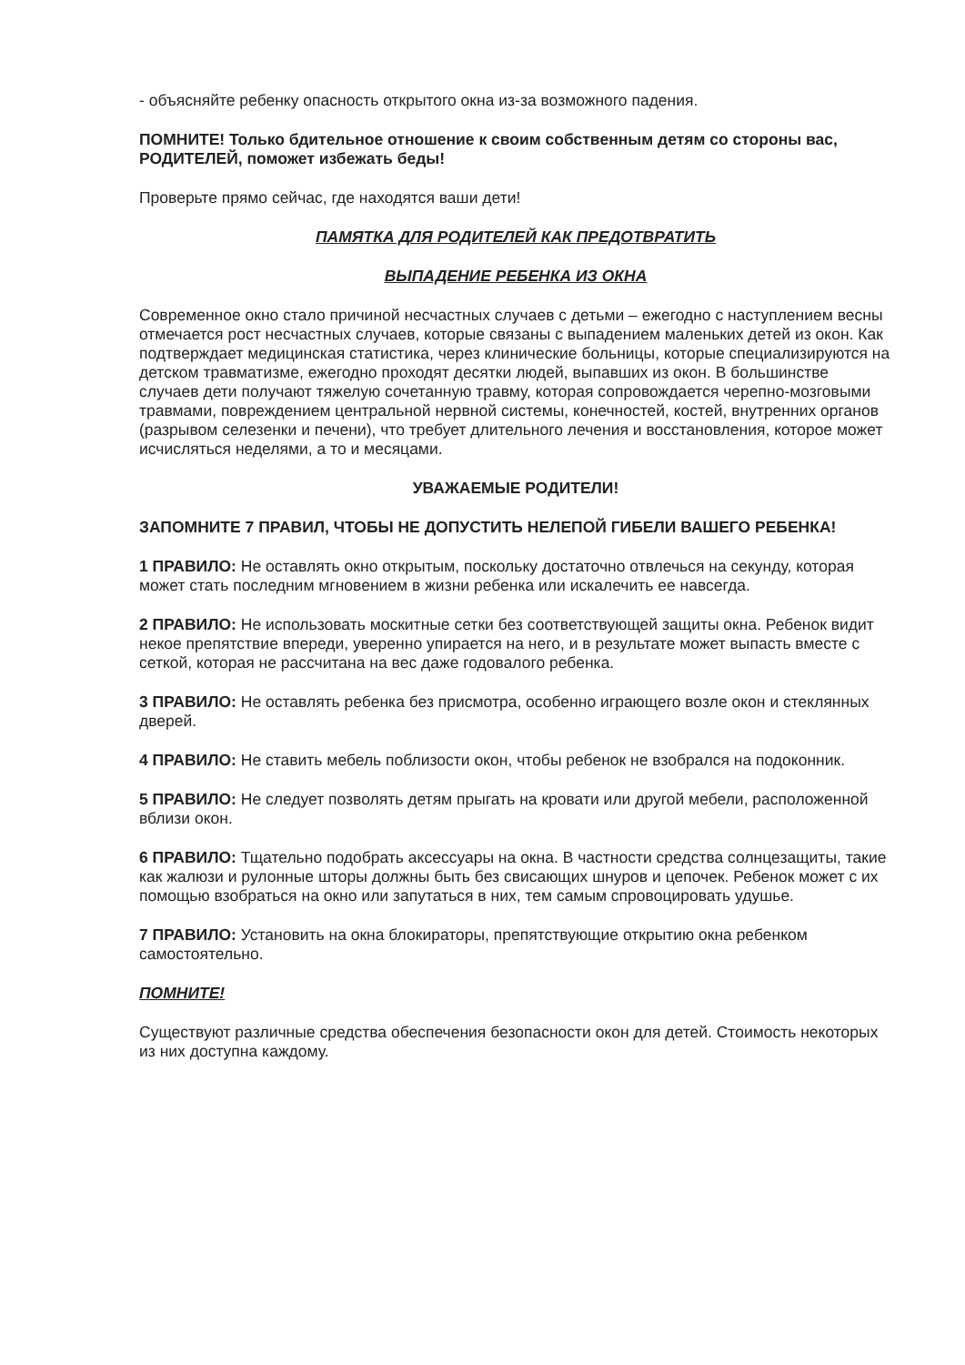- объясняйте ребенку опасность открытого окна из-за возможного падения.
ПОМНИТЕ! Только бдительное отношение к своим собственным детям со стороны вас, РОДИТЕЛЕЙ, поможет избежать беды!
Проверьте прямо сейчас, где находятся ваши дети!
ПАМЯТКА ДЛЯ РОДИТЕЛЕЙ КАК ПРЕДОТВРАТИТЬ
ВЫПАДЕНИЕ РЕБЕНКА ИЗ ОКНА
Современное окно стало причиной несчастных случаев с детьми – ежегодно с наступлением весны отмечается рост несчастных случаев, которые связаны с выпадением маленьких детей из окон. Как подтверждает медицинская статистика, через клинические больницы, которые специализируются на детском травматизме, ежегодно проходят десятки людей, выпавших из окон. В большинстве случаев дети получают тяжелую сочетанную травму, которая сопровождается черепно-мозговыми травмами, повреждением центральной нервной системы, конечностей, костей, внутренних органов (разрывом селезенки и печени), что требует длительного лечения и восстановления, которое может исчисляться неделями, а то и месяцами.
УВАЖАЕМЫЕ РОДИТЕЛИ!
ЗАПОМНИТЕ 7 ПРАВИЛ, ЧТОБЫ НЕ ДОПУСТИТЬ НЕЛЕПОЙ ГИБЕЛИ ВАШЕГО РЕБЕНКА!
1 ПРАВИЛО: Не оставлять окно открытым, поскольку достаточно отвлечься на секунду, которая может стать последним мгновением в жизни ребенка или искалечить ее навсегда.
2 ПРАВИЛО: Не использовать москитные сетки без соответствующей защиты окна. Ребенок видит некое препятствие впереди, уверенно упирается на него, и в результате может выпасть вместе с сеткой, которая не рассчитана на вес даже годовалого ребенка.
3 ПРАВИЛО: Не оставлять ребенка без присмотра, особенно играющего возле окон и стеклянных дверей.
4 ПРАВИЛО: Не ставить мебель поблизости окон, чтобы ребенок не взобрался на подоконник.
5 ПРАВИЛО: Не следует позволять детям прыгать на кровати или другой мебели, расположенной вблизи окон.
6 ПРАВИЛО: Тщательно подобрать аксессуары на окна. В частности средства солнцезащиты, такие как жалюзи и рулонные шторы должны быть без свисающих шнуров и цепочек. Ребенок может с их помощью взобраться на окно или запутаться в них, тем самым спровоцировать удушье.
7 ПРАВИЛО: Установить на окна блокираторы, препятствующие открытию окна ребенком самостоятельно.
ПОМНИТЕ!
Существуют различные средства обеспечения безопасности окон для детей. Стоимость некоторых из них доступна каждому.